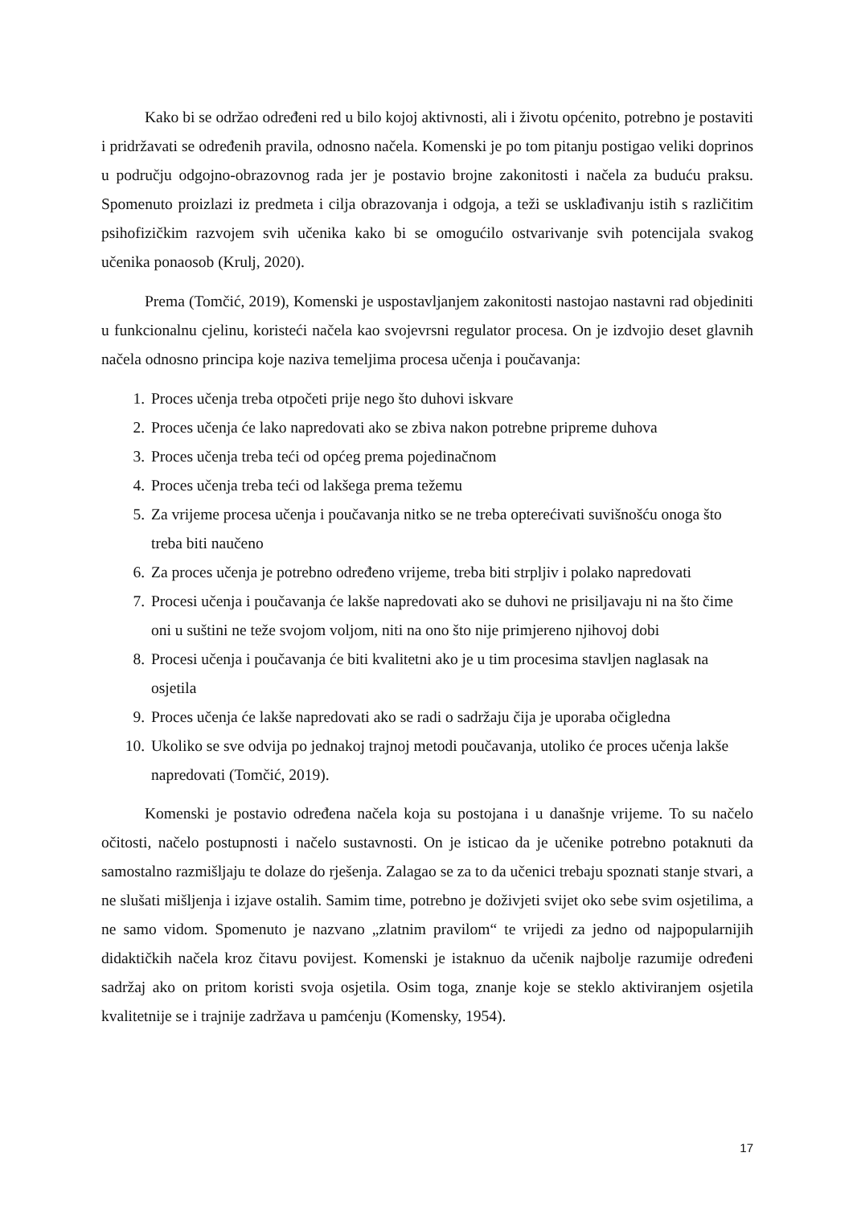Kako bi se održao određeni red u bilo kojoj aktivnosti, ali i životu općenito, potrebno je postaviti i pridržavati se određenih pravila, odnosno načela. Komenski je po tom pitanju postigao veliki doprinos u području odgojno-obrazovnog rada jer je postavio brojne zakonitosti i načela za buduću praksu. Spomenuto proizlazi iz predmeta i cilja obrazovanja i odgoja, a teži se usklađivanju istih s različitim psihofizičkim razvojem svih učenika kako bi se omogućilo ostvarivanje svih potencijala svakog učenika ponaosob (Krulj, 2020).
Prema (Tomčić, 2019), Komenski je uspostavljanjem zakonitosti nastojao nastavni rad objediniti u funkcionalnu cjelinu, koristeći načela kao svojevrsni regulator procesa. On je izdvojio deset glavnih načela odnosno principa koje naziva temeljima procesa učenja i poučavanja:
1. Proces učenja treba otpočeti prije nego što duhovi iskvare
2. Proces učenja će lako napredovati ako se zbiva nakon potrebne pripreme duhova
3. Proces učenja treba teći od općeg prema pojedinačnom
4. Proces učenja treba teći od lakšega prema težemu
5. Za vrijeme procesa učenja i poučavanja nitko se ne treba opterećivati suvišnošću onoga što treba biti naučeno
6. Za proces učenja je potrebno određeno vrijeme, treba biti strpljiv i polako napredovati
7. Procesi učenja i poučavanja će lakše napredovati ako se duhovi ne prisiljavaju ni na što čime oni u suštini ne teže svojom voljom, niti na ono što nije primjereno njihovoj dobi
8. Procesi učenja i poučavanja će biti kvalitetni ako je u tim procesima stavljen naglasak na osjetila
9. Proces učenja će lakše napredovati ako se radi o sadržaju čija je uporaba očigledna
10. Ukoliko se sve odvija po jednakoj trajnoj metodi poučavanja, utoliko će proces učenja lakše napredovati (Tomčić, 2019).
Komenski je postavio određena načela koja su postojana i u današnje vrijeme. To su načelo očitosti, načelo postupnosti i načelo sustavnosti. On je isticao da je učenike potrebno potaknuti da samostalno razmišljaju te dolaze do rješenja. Zalagao se za to da učenici trebaju spoznati stanje stvari, a ne slušati mišljenja i izjave ostalih. Samim time, potrebno je doživjeti svijet oko sebe svim osjetilima, a ne samo vidom. Spomenuto je nazvano „zlatnim pravilom“ te vrijedi za jedno od najpopularnijih didaktičkih načela kroz čitavu povijest. Komenski je istaknuo da učenik najbolje razumije određeni sadržaj ako on pritom koristi svoja osjetila. Osim toga, znanje koje se steklo aktiviranjem osjetila kvalitetnije se i trajnije zadržava u pamćenju (Komensky, 1954).
17